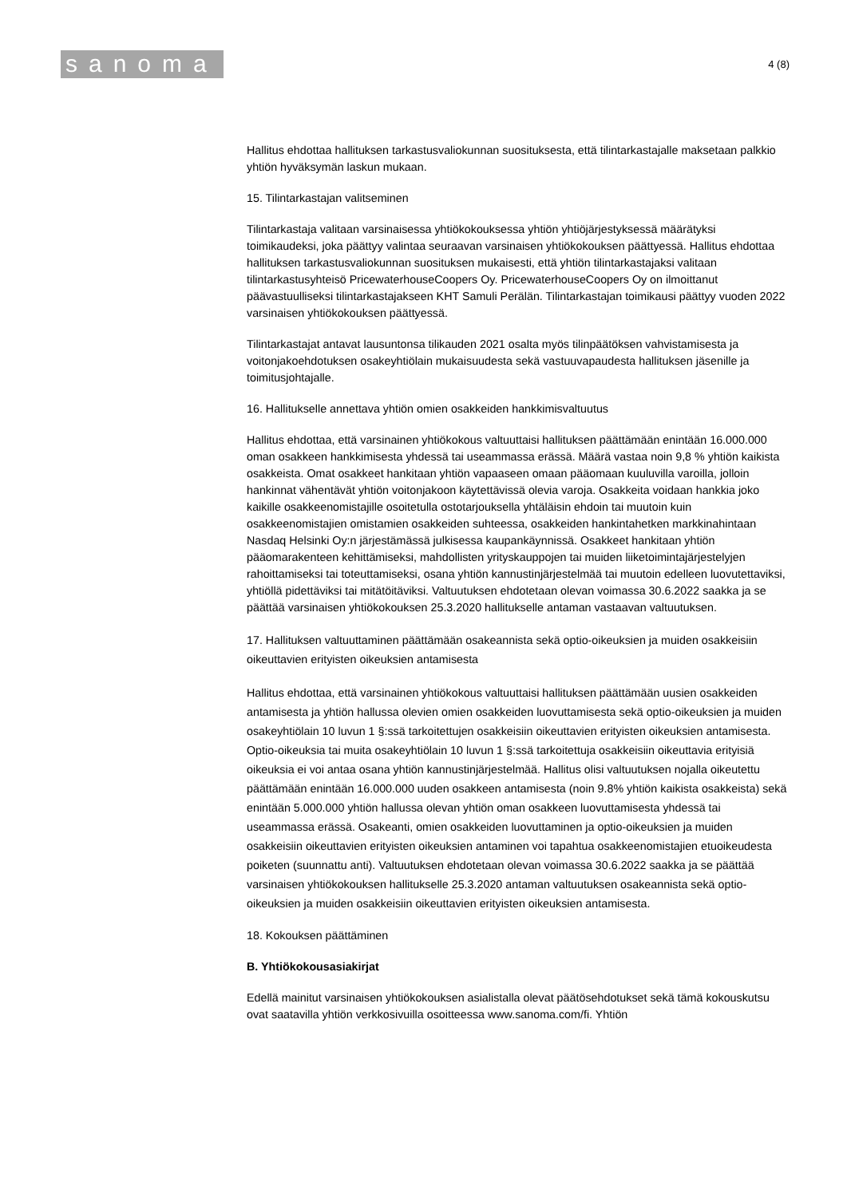sanoma
4 (8)
Hallitus ehdottaa hallituksen tarkastusvaliokunnan suosituksesta, että tilintarkastajalle maksetaan palkkio yhtiön hyväksymän laskun mukaan.
15. Tilintarkastajan valitseminen
Tilintarkastaja valitaan varsinaisessa yhtiökokouksessa yhtiön yhtiöjärjestyksessä määrätyksi toimikaudeksi, joka päättyy valintaa seuraavan varsinaisen yhtiökokouksen päättyessä. Hallitus ehdottaa hallituksen tarkastusvaliokunnan suosituksen mukaisesti, että yhtiön tilintarkastajaksi valitaan tilintarkastusyhteisö PricewaterhouseCoopers Oy. PricewaterhouseCoopers Oy on ilmoittanut päävastuulliseksi tilintarkastajakseen KHT Samuli Perälän. Tilintarkastajan toimikausi päättyy vuoden 2022 varsinaisen yhtiökokouksen päättyessä.
Tilintarkastajat antavat lausuntonsa tilikauden 2021 osalta myös tilinpäätöksen vahvistamisesta ja voitonjakoehdotuksen osakeyhtiölain mukaisuudesta sekä vastuuvapaudesta hallituksen jäsenille ja toimitusjohtajalle.
16. Hallitukselle annettava yhtiön omien osakkeiden hankkimisvaltuutus
Hallitus ehdottaa, että varsinainen yhtiökokous valtuuttaisi hallituksen päättämään enintään 16.000.000 oman osakkeen hankkimisesta yhdessä tai useammassa erässä. Määrä vastaa noin 9,8 % yhtiön kaikista osakkeista. Omat osakkeet hankitaan yhtiön vapaaseen omaan pääomaan kuuluvilla varoilla, jolloin hankinnat vähentävät yhtiön voitonjakoon käytettävissä olevia varoja. Osakkeita voidaan hankkia joko kaikille osakkeenomistajille osoitetulla ostotarjouksella yhtäläisin ehdoin tai muutoin kuin osakkeenomistajien omistamien osakkeiden suhteessa, osakkeiden hankintahetken markkinahintaan Nasdaq Helsinki Oy:n järjestämässä julkisessa kaupankäynnissä. Osakkeet hankitaan yhtiön pääomarakenteen kehittämiseksi, mahdollisten yrityskauppojen tai muiden liiketoimintajärjestelyjen rahoittamiseksi tai toteuttamiseksi, osana yhtiön kannustinjärjestelmää tai muutoin edelleen luovutettaviksi, yhtiöllä pidettäviksi tai mitätöitäviksi. Valtuutuksen ehdotetaan olevan voimassa 30.6.2022 saakka ja se päättää varsinaisen yhtiökokouksen 25.3.2020 hallitukselle antaman vastaavan valtuutuksen.
17. Hallituksen valtuuttaminen päättämään osakeannista sekä optio-oikeuksien ja muiden osakkeisiin oikeuttavien erityisten oikeuksien antamisesta
Hallitus ehdottaa, että varsinainen yhtiökokous valtuuttaisi hallituksen päättämään uusien osakkeiden antamisesta ja yhtiön hallussa olevien omien osakkeiden luovuttamisesta sekä optio-oikeuksien ja muiden osakeyhtiölain 10 luvun 1 §:ssä tarkoitettujen osakkeisiin oikeuttavien erityisten oikeuksien antamisesta. Optio-oikeuksia tai muita osakeyhtiölain 10 luvun 1 §:ssä tarkoitettuja osakkeisiin oikeuttavia erityisiä oikeuksia ei voi antaa osana yhtiön kannustinjärjestelmää. Hallitus olisi valtuutuksen nojalla oikeutettu päättämään enintään 16.000.000 uuden osakkeen antamisesta (noin 9.8% yhtiön kaikista osakkeista) sekä enintään 5.000.000 yhtiön hallussa olevan yhtiön oman osakkeen luovuttamisesta yhdessä tai useammassa erässä. Osakeanti, omien osakkeiden luovuttaminen ja optio-oikeuksien ja muiden osakkeisiin oikeuttavien erityisten oikeuksien antaminen voi tapahtua osakkeenomistajien etuoikeudesta poiketen (suunnattu anti). Valtuutuksen ehdotetaan olevan voimassa 30.6.2022 saakka ja se päättää varsinaisen yhtiökokouksen hallitukselle 25.3.2020 antaman valtuutuksen osakeannista sekä optio-oikeuksien ja muiden osakkeisiin oikeuttavien erityisten oikeuksien antamisesta.
18. Kokouksen päättäminen
B. Yhtiökokousasiakirjat
Edellä mainitut varsinaisen yhtiökokouksen asialistalla olevat päätösehdotukset sekä tämä kokouskutsu ovat saatavilla yhtiön verkkosivuilla osoitteessa www.sanoma.com/fi. Yhtiön